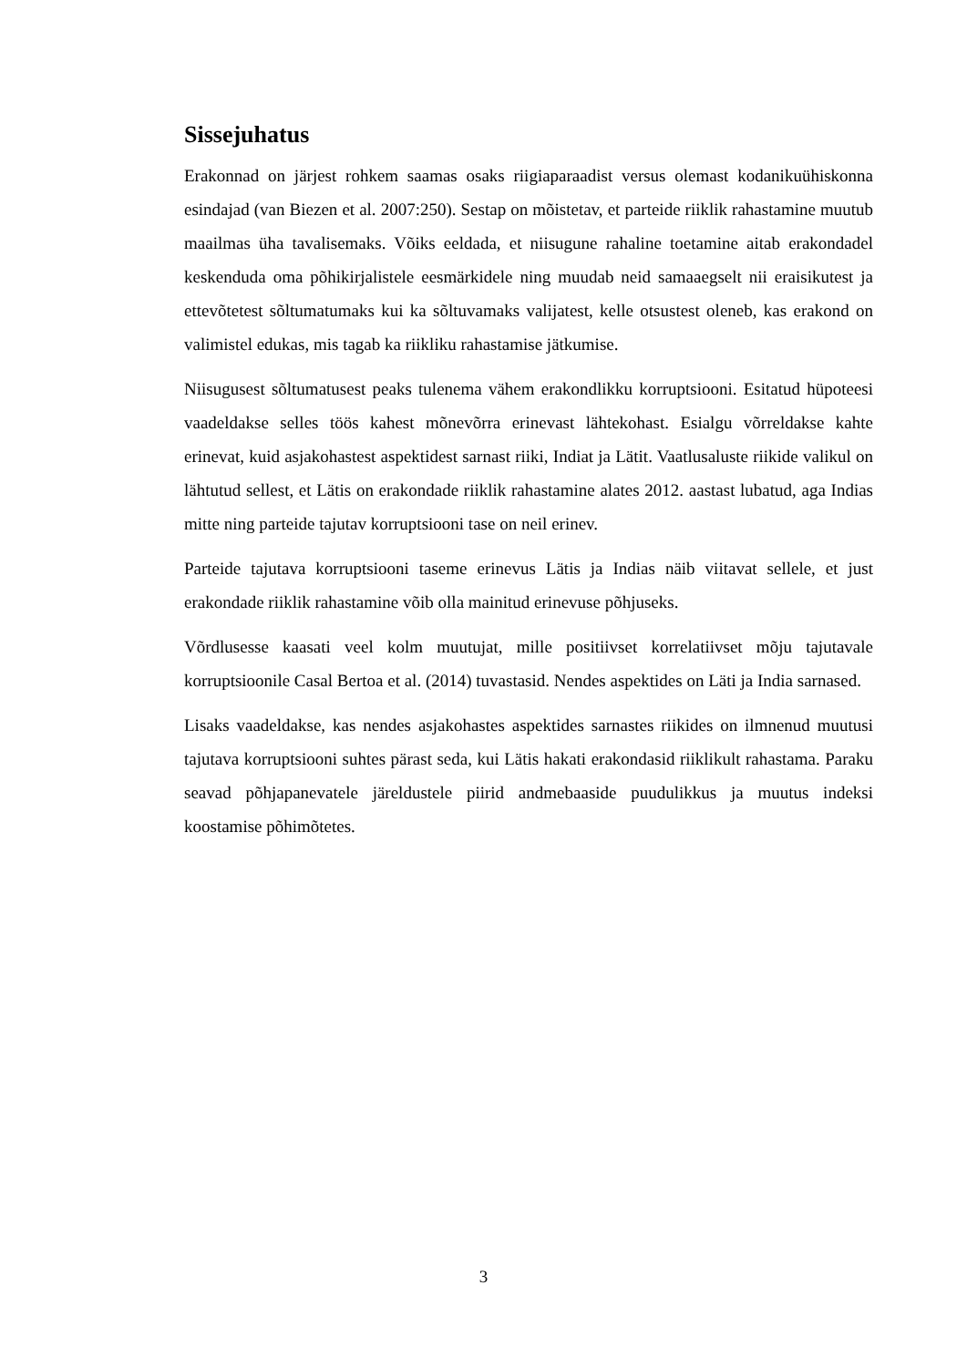Sissejuhatus
Erakonnad on järjest rohkem saamas osaks riigiaparaadist versus olemast kodanikuühiskonna esindajad (van Biezen et al. 2007:250). Sestap on mõistetav, et parteide riiklik rahastamine muutub maailmas üha tavalisemaks. Võiks eeldada, et niisugune rahaline toetamine aitab erakondadel keskenduda oma põhikirjalistele eesmärkidele ning muudab neid samaaegselt nii eraisikutest ja ettevõtetest sõltumatumaks kui ka sõltuvamaks valijatest, kelle otsustest oleneb, kas erakond on valimistel edukas, mis tagab ka riikliku rahastamise jätkumise.
Niisugusest sõltumatusest peaks tulenema vähem erakondlikku korruptsiooni. Esitatud hüpoteesi vaadeldakse selles töös kahest mõnevõrra erinevast lähtekohast. Esialgu võrreldakse kahte erinevat, kuid asjakohastest aspektidest sarnast riiki, Indiat ja Lätit. Vaatlusaluste riikide valikul on lähtutud sellest, et Lätis on erakondade riiklik rahastamine alates 2012. aastast lubatud, aga Indias mitte ning parteide tajutav korruptsiooni tase on neil erinev.
Parteide tajutava korruptsiooni taseme erinevus Lätis ja Indias näib viitavat sellele, et just erakondade riiklik rahastamine võib olla mainitud erinevuse põhjuseks.
Võrdlusesse kaasati veel kolm muutujat, mille positiivset korrelatiivset mõju tajutavale korruptsioonile Casal Bertoa et al. (2014) tuvastasid. Nendes aspektides on Läti ja India sarnased.
Lisaks vaadeldakse, kas nendes asjakohastes aspektides sarnastes riikides on ilmnenud muutusi tajutava korruptsiooni suhtes pärast seda, kui Lätis hakati erakondasid riiklikult rahastama. Paraku seavad põhjapanevatele järeldustele piirid andmebaaside puudulikkus ja muutus indeksi koostamise põhimõtetes.
3